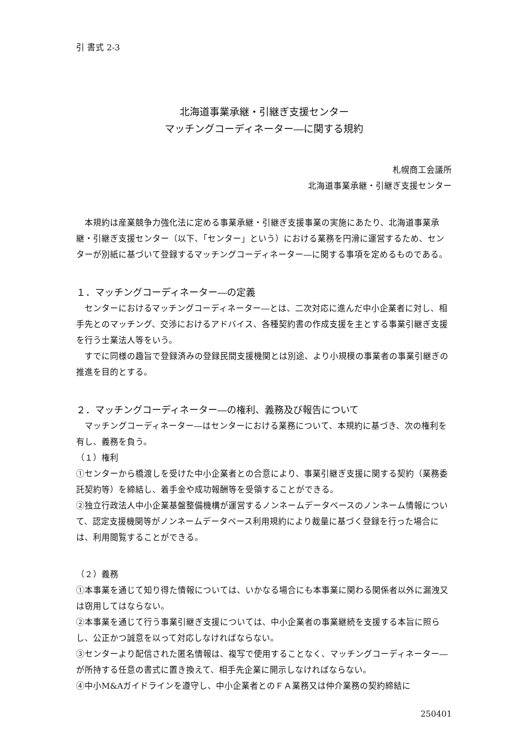引 書式 2-3
北海道事業承継・引継ぎ支援センター
マッチングコーディネーター―に関する規約
札幌商工会議所
北海道事業承継・引継ぎ支援センター
　本規約は産業競争力強化法に定める事業承継・引継ぎ支援事業の実施にあたり、北海道事業承継・引継ぎ支援センター（以下、「センター」という）における業務を円滑に運営するため、センターが別紙に基づいて登録するマッチングコーディネーター―に関する事項を定めるものである。
１．マッチングコーディネーター―の定義
　センターにおけるマッチングコーディネーター―とは、二次対応に進んだ中小企業者に対し、相手先とのマッチング、交渉におけるアドバイス、各種契約書の作成支援を主とする事業引継ぎ支援を行う士業法人等をいう。
　すでに同様の趣旨で登録済みの登録民間支援機関とは別途、より小規模の事業者の事業引継ぎの推進を目的とする。
２．マッチングコーディネーター―の権利、義務及び報告について
　マッチングコーディネーター―はセンターにおける業務について、本規約に基づき、次の権利を有し、義務を負う。
（１）権利
①センターから橋渡しを受けた中小企業者との合意により、事業引継ぎ支援に関する契約（業務委託契約等）を締結し、着手金や成功報酬等を受領することができる。
②独立行政法人中小企業基盤整備機構が運営するノンネームデータベースのノンネーム情報について、認定支援機関等がノンネームデータベース利用規約により裁量に基づく登録を行った場合には、利用閲覧することができる。
（２）義務
①本事業を通じて知り得た情報については、いかなる場合にも本事業に関わる関係者以外に漏洩又は窃用してはならない。
②本事業を通じて行う事業引継ぎ支援については、中小企業者の事業継続を支援する本旨に照らし、公正かつ誠意を以って対応しなければならない。
③センターより配信された匿名情報は、複写で使用することなく、マッチングコーディネーター―が所持する任意の書式に置き換えて、相手先企業に開示しなければならない。
④中小M&Aガイドラインを遵守し、中小企業者とのＦＡ業務又は仲介業務の契約締結に
250401